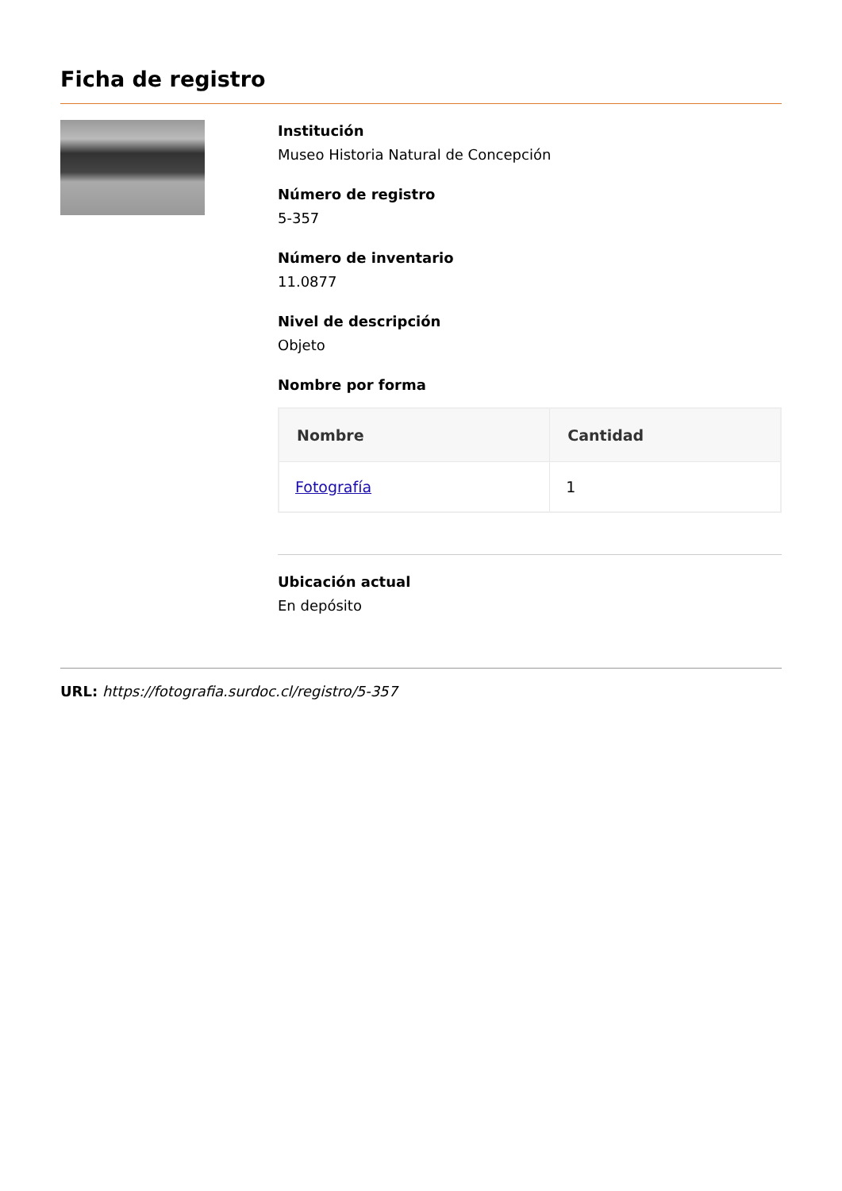Ficha de registro
Institución
Museo Historia Natural de Concepción
Número de registro
5-357
Número de inventario
11.0877
Nivel de descripción
Objeto
Nombre por forma
| Nombre | Cantidad |
| --- | --- |
| Fotografía | 1 |
Ubicación actual
En depósito
URL: https://fotografia.surdoc.cl/registro/5-357